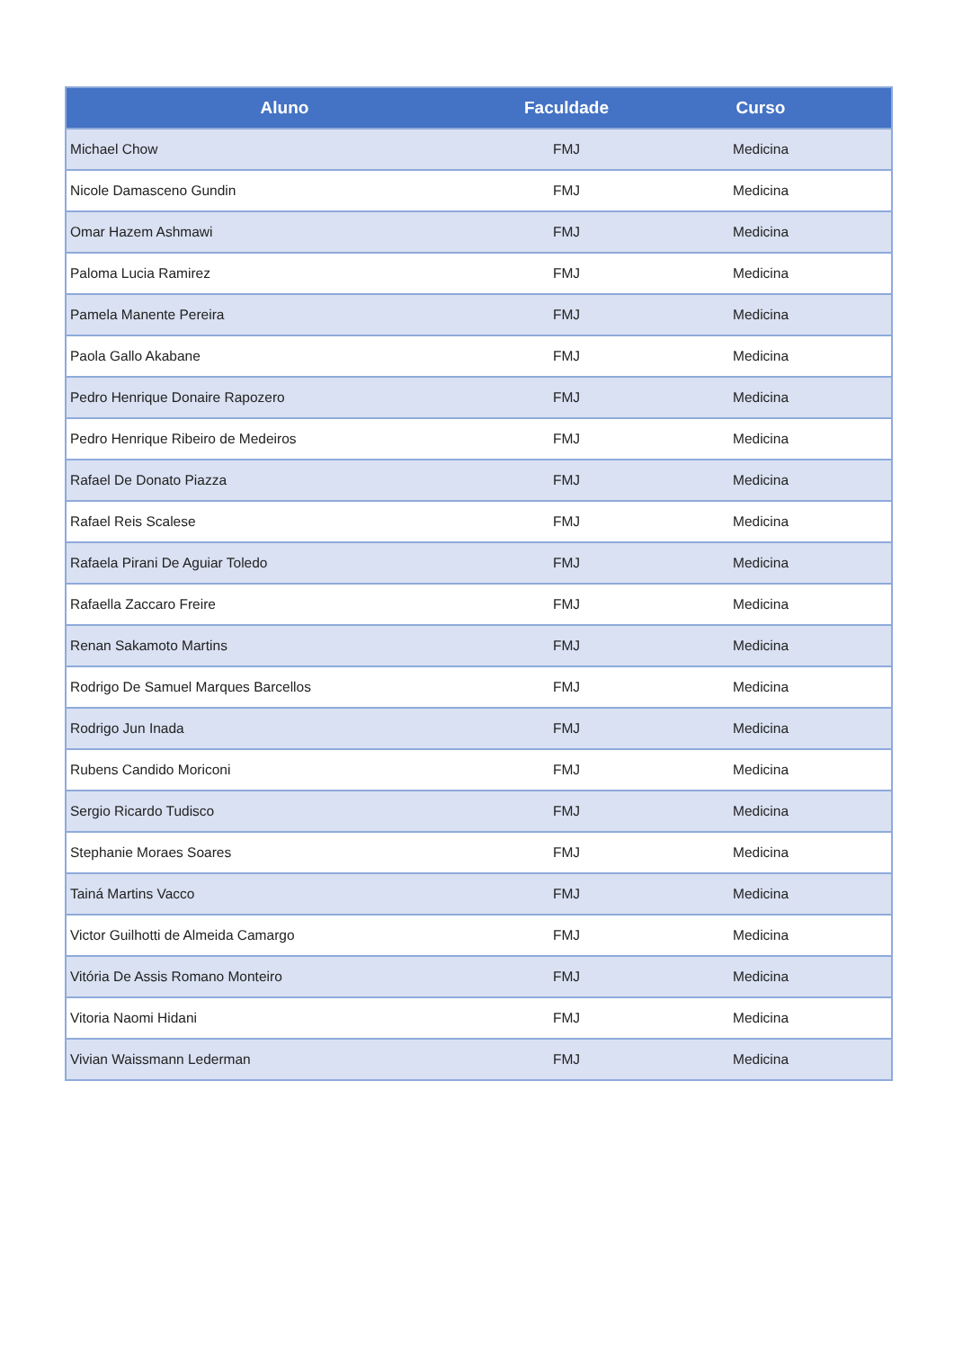| Aluno | Faculdade | Curso |
| --- | --- | --- |
| Michael Chow | FMJ | Medicina |
| Nicole Damasceno Gundin | FMJ | Medicina |
| Omar Hazem Ashmawi | FMJ | Medicina |
| Paloma Lucia Ramirez | FMJ | Medicina |
| Pamela Manente Pereira | FMJ | Medicina |
| Paola Gallo Akabane | FMJ | Medicina |
| Pedro Henrique Donaire Rapozero | FMJ | Medicina |
| Pedro Henrique Ribeiro de Medeiros | FMJ | Medicina |
| Rafael De Donato Piazza | FMJ | Medicina |
| Rafael Reis Scalese | FMJ | Medicina |
| Rafaela Pirani De Aguiar Toledo | FMJ | Medicina |
| Rafaella Zaccaro Freire | FMJ | Medicina |
| Renan Sakamoto Martins | FMJ | Medicina |
| Rodrigo De Samuel Marques Barcellos | FMJ | Medicina |
| Rodrigo Jun Inada | FMJ | Medicina |
| Rubens Candido Moriconi | FMJ | Medicina |
| Sergio Ricardo Tudisco | FMJ | Medicina |
| Stephanie Moraes Soares | FMJ | Medicina |
| Tainá Martins Vacco | FMJ | Medicina |
| Victor Guilhotti de Almeida Camargo | FMJ | Medicina |
| Vitória De Assis Romano Monteiro | FMJ | Medicina |
| Vitoria Naomi Hidani | FMJ | Medicina |
| Vivian Waissmann Lederman | FMJ | Medicina |